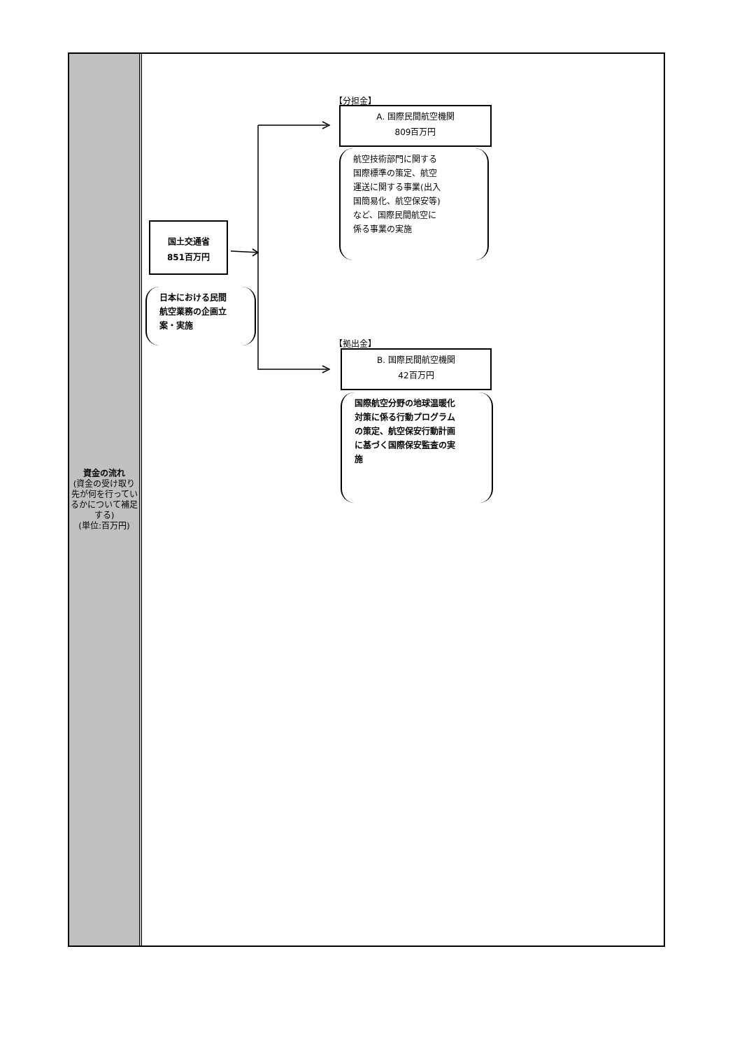資金の流れ
(資金の受け取り先が何を行っているかについて補足する)
(単位:百万円)
【分担金】
A. 国際民間航空機関
809百万円
航空技術部門に関する
国際標準の策定、航空
運送に関する事業(出入
国簡易化、航空保安等)
など、国際民間航空に
係る事業の実施
国土交通省
851百万円
日本における民間
航空業務の企画立
案・実施
【拠出金】
B. 国際民間航空機関
42百万円
国際航空分野の地球温暖化
対策に係る行動プログラム
の策定、航空保安行動計画
に基づく国際保安監査の実
施